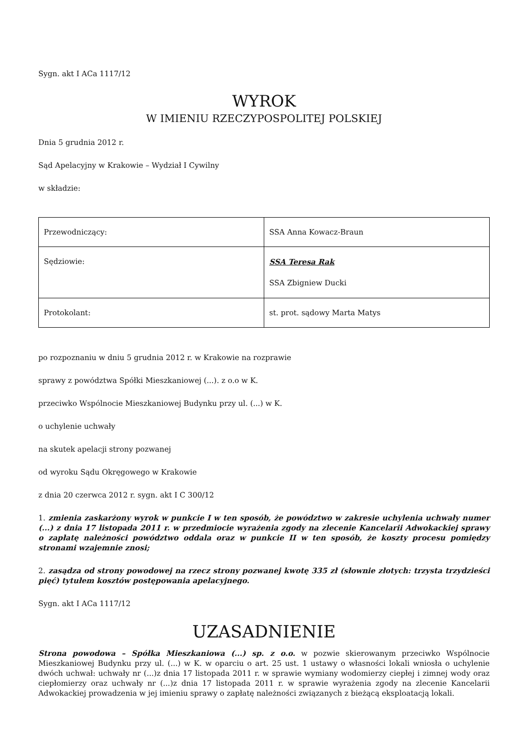Sygn. akt I ACa 1117/12
WYROK
W IMIENIU RZECZYPOSPOLITEJ POLSKIEJ
Dnia 5 grudnia 2012 r.
Sąd Apelacyjny w Krakowie – Wydział I Cywilny
w składzie:
| Przewodniczący: | SSA Anna Kowacz-Braun |
| Sędziowie: | SSA Teresa Rak SSA Zbigniew Ducki |
| Protokolant: | st. prot. sądowy Marta Matys |
po rozpoznaniu w dniu 5 grudnia 2012 r. w Krakowie na rozprawie
sprawy z powództwa Spółki Mieszkaniowej (...). z o.o w K.
przeciwko Wspólnocie Mieszkaniowej Budynku przy ul. (...) w K.
o uchylenie uchwały
na skutek apelacji strony pozwanej
od wyroku Sądu Okręgowego w Krakowie
z dnia 20 czerwca 2012 r. sygn. akt I C 300/12
1. zmienia zaskarżony wyrok w punkcie I w ten sposób, że powództwo w zakresie uchylenia uchwały numer (...) z dnia 17 listopada 2011 r. w przedmiocie wyrażenia zgody na zlecenie Kancelarii Adwokackiej sprawy o zapłatę należności powództwo oddala oraz w punkcie II w ten sposób, że koszty procesu pomiędzy stronami wzajemnie znosi;
2. zasądza od strony powodowej na rzecz strony pozwanej kwotę 335 zł (słownie złotych: trzysta trzydzieści pięć) tytułem kosztów postępowania apelacyjnego.
Sygn. akt I ACa 1117/12
UZASADNIENIE
Strona powodowa – Spółka Mieszkaniowa (...) sp. z o.o. w pozwie skierowanym przeciwko Wspólnocie Mieszkaniowej Budynku przy ul. (...) w K. w oparciu o art. 25 ust. 1 ustawy o własności lokali wniosła o uchylenie dwóch uchwał: uchwały nr (...)z dnia 17 listopada 2011 r. w sprawie wymiany wodomierzy ciepłej i zimnej wody oraz ciepłomierzy oraz uchwały nr (...)z dnia 17 listopada 2011 r. w sprawie wyrażenia zgody na zlecenie Kancelarii Adwokackiej prowadzenia w jej imieniu sprawy o zapłatę należności związanych z bieżącą eksploatacją lokali.